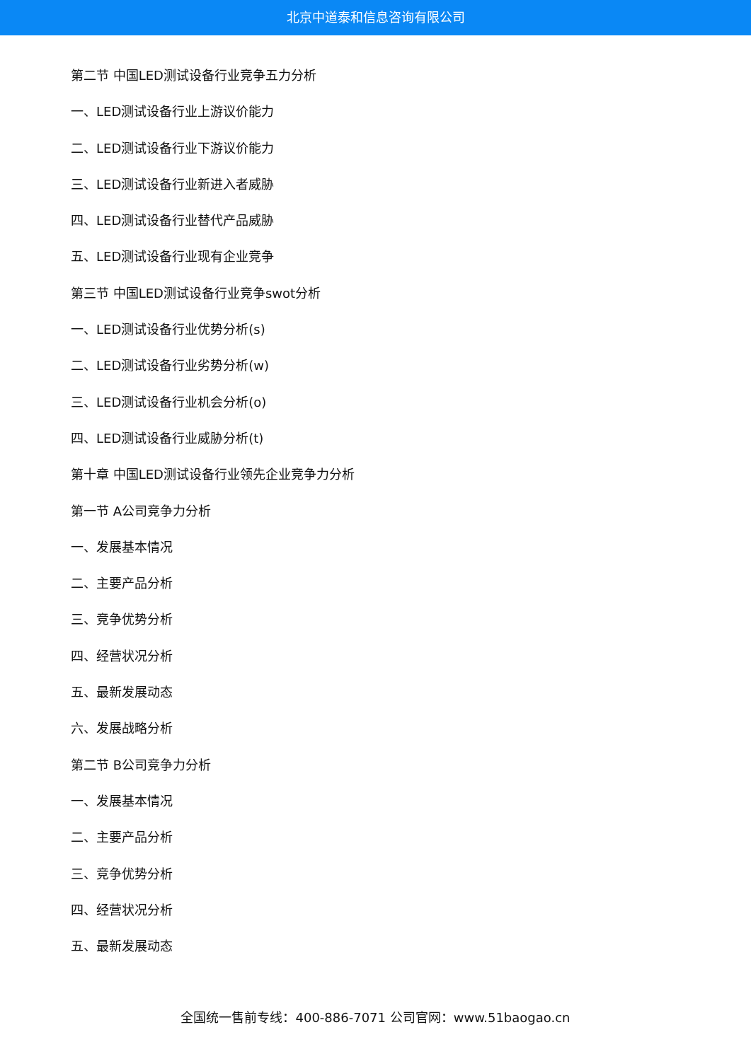北京中道泰和信息咨询有限公司
第二节 中国LED测试设备行业竞争五力分析
一、LED测试设备行业上游议价能力
二、LED测试设备行业下游议价能力
三、LED测试设备行业新进入者威胁
四、LED测试设备行业替代产品威胁
五、LED测试设备行业现有企业竞争
第三节 中国LED测试设备行业竞争swot分析
一、LED测试设备行业优势分析(s)
二、LED测试设备行业劣势分析(w)
三、LED测试设备行业机会分析(o)
四、LED测试设备行业威胁分析(t)
第十章 中国LED测试设备行业领先企业竞争力分析
第一节 A公司竞争力分析
一、发展基本情况
二、主要产品分析
三、竞争优势分析
四、经营状况分析
五、最新发展动态
六、发展战略分析
第二节 B公司竞争力分析
一、发展基本情况
二、主要产品分析
三、竞争优势分析
四、经营状况分析
五、最新发展动态
全国统一售前专线：400-886-7071 公司官网：www.51baogao.cn